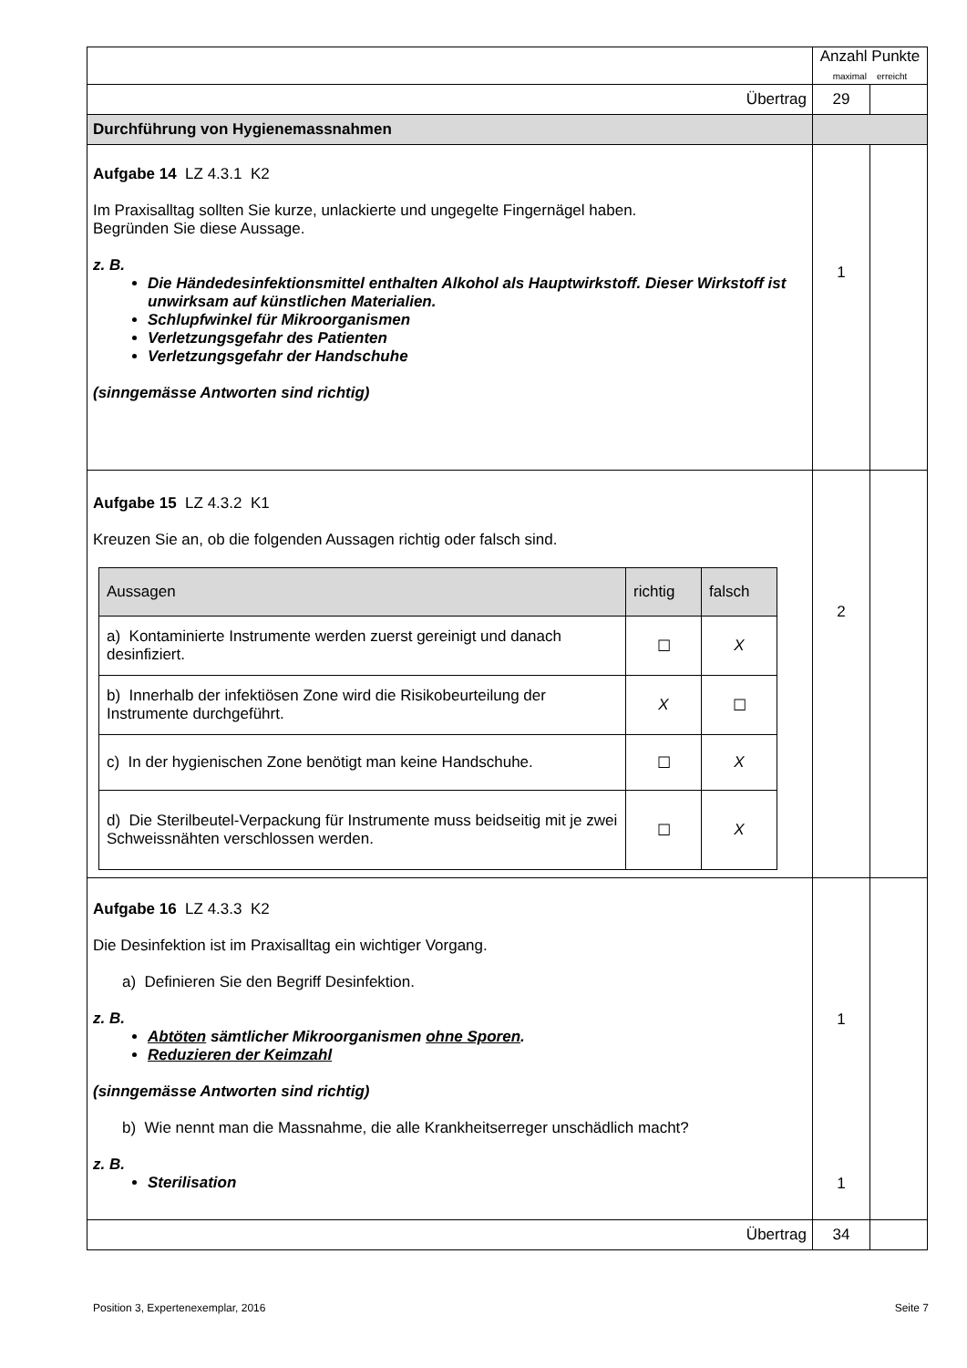| | Anzahl Punkte maximal erreicht | |
| Übertrag | 29 | |
| Durchführung von Hygienemassnahmen | | |
| Aufgabe 14 LZ 4.3.1 K2 Im Praxisalltag sollten Sie kurze, unlackierte und ungegelte Fingernägel haben. Begründen Sie diese Aussage. z. B. Die Händedesinfektionsmittel enthalten Alkohol als Hauptwirkstoff. Dieser Wirkstoff ist unwirksam auf künstlichen Materialien. Schlupfwinkel für Mikroorganismen Verletzungsgefahr des Patienten Verletzungsgefahr der Handschuhe (sinngemässe Antworten sind richtig) | 1 | |
| Aufgabe 15 LZ 4.3.2 K1 Kreuzen Sie an, ob die folgenden Aussagen richtig oder falsch sind. / Aussagen / richtig / falsch / / --- / --- / --- / / a) Kontaminierte Instrumente werden zuerst gereinigt und danach desinfiziert. / ☐ / X / / b) Innerhalb der infektiösen Zone wird die Risikobeurteilung der Instrumente durchgeführt. / X / ☐ / / c) In der hygienischen Zone benötigt man keine Handschuhe. / ☐ / X / / d) Die Sterilbeutel-Verpackung für Instrumente muss beidseitig mit je zwei Schweissnähten verschlossen werden. / ☐ / X / | 2 | |
| Aufgabe 16 LZ 4.3.3 K2 Die Desinfektion ist im Praxisalltag ein wichtiger Vorgang. a) Definieren Sie den Begriff Desinfektion. z. B. Abtöten sämtlicher Mikroorganismen ohne Sporen . Reduzieren der Keimzahl (sinngemässe Antworten sind richtig) b) Wie nennt man die Massnahme, die alle Krankheitserreger unschädlich macht? z. B. Sterilisation | 1 1 | |
| Übertrag | 34 | |
Position 3, Expertenexemplar, 2016 Seite 7